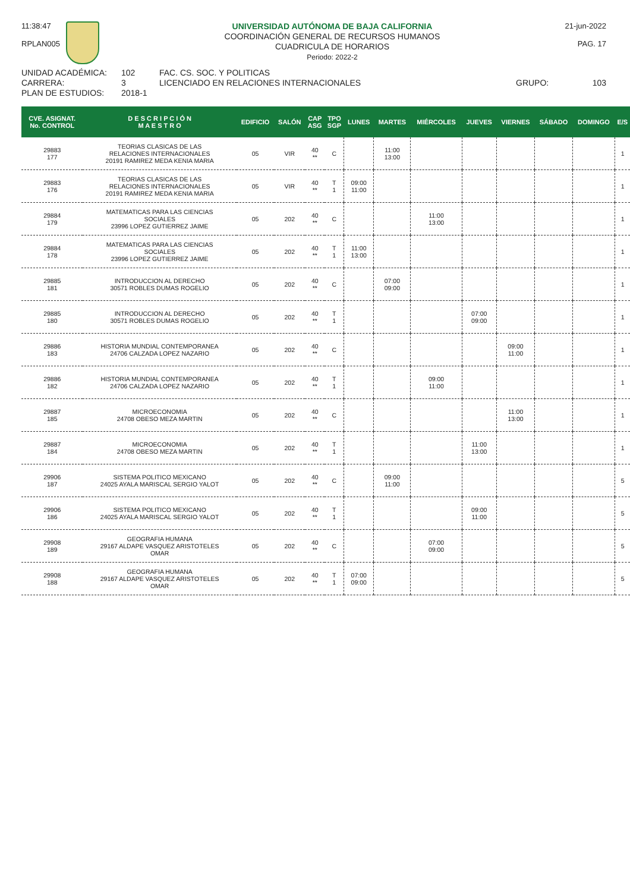11:38:47
RPLAN005
UNIVERSIDAD AUTÓNOMA DE BAJA CALIFORNIA
COORDINACIÓN GENERAL DE RECURSOS HUMANOS
CUADRICULA DE HORARIOS
Periodo: 2022-2
21-jun-2022
PAG. 17
UNIDAD ACADÉMICA: 102 FAC. CS. SOC. Y POLITICAS
CARRERA: 3 LICENCIADO EN RELACIONES INTERNACIONALES GRUPO: 103
PLAN DE ESTUDIOS: 2018-1
| CVE. ASIGNAT. No. CONTROL | D E S C R I P C I Ó N M A E S T R O | EDIFICIO | SALÓN | CAP ASG | TPO SGP | LUNES | MARTES | MIÉRCOLES | JUEVES | VIERNES | SÁBADO | DOMINGO | E/S |
| --- | --- | --- | --- | --- | --- | --- | --- | --- | --- | --- | --- | --- | --- |
| 29883 177 | TEORIAS CLASICAS DE LAS RELACIONES INTERNACIONALES 20191 RAMIREZ MEDA KENIA MARIA | 05 | VIR | 40 ** | C | | 11:00 13:00 | | | | | | 1 |
| 29883 176 | TEORIAS CLASICAS DE LAS RELACIONES INTERNACIONALES 20191 RAMIREZ MEDA KENIA MARIA | 05 | VIR | 40 ** | T 1 | 09:00 11:00 | | | | | | | 1 |
| 29884 179 | MATEMATICAS PARA LAS CIENCIAS SOCIALES 23996 LOPEZ GUTIERREZ JAIME | 05 | 202 | 40 ** | C | | | 11:00 13:00 | | | | | 1 |
| 29884 178 | MATEMATICAS PARA LAS CIENCIAS SOCIALES 23996 LOPEZ GUTIERREZ JAIME | 05 | 202 | 40 ** | T 1 | 11:00 13:00 | | | | | | | 1 |
| 29885 181 | INTRODUCCION AL DERECHO 30571 ROBLES DUMAS ROGELIO | 05 | 202 | 40 ** | C | | 07:00 09:00 | | | | | | 1 |
| 29885 180 | INTRODUCCION AL DERECHO 30571 ROBLES DUMAS ROGELIO | 05 | 202 | 40 ** | T 1 | | | | 07:00 09:00 | | | | 1 |
| 29886 183 | HISTORIA MUNDIAL CONTEMPORANEA 24706 CALZADA LOPEZ NAZARIO | 05 | 202 | 40 ** | C | | | | | 09:00 11:00 | | | 1 |
| 29886 182 | HISTORIA MUNDIAL CONTEMPORANEA 24706 CALZADA LOPEZ NAZARIO | 05 | 202 | 40 ** | T 1 | | | 09:00 11:00 | | | | | 1 |
| 29887 185 | MICROECONOMIA 24708 OBESO MEZA MARTIN | 05 | 202 | 40 ** | C | | | | | 11:00 13:00 | | | 1 |
| 29887 184 | MICROECONOMIA 24708 OBESO MEZA MARTIN | 05 | 202 | 40 ** | T 1 | | | | 11:00 13:00 | | | | 1 |
| 29906 187 | SISTEMA POLITICO MEXICANO 24025 AYALA MARISCAL SERGIO YALOT | 05 | 202 | 40 ** | C | | 09:00 11:00 | | | | | | 5 |
| 29906 186 | SISTEMA POLITICO MEXICANO 24025 AYALA MARISCAL SERGIO YALOT | 05 | 202 | 40 ** | T 1 | | | | 09:00 11:00 | | | | 5 |
| 29908 189 | GEOGRAFIA HUMANA 29167 ALDAPE VASQUEZ ARISTOTELES OMAR | 05 | 202 | 40 ** | C | | | 07:00 09:00 | | | | | 5 |
| 29908 188 | GEOGRAFIA HUMANA 29167 ALDAPE VASQUEZ ARISTOTELES OMAR | 05 | 202 | 40 ** | T 1 | 07:00 09:00 | | | | | | | 5 |